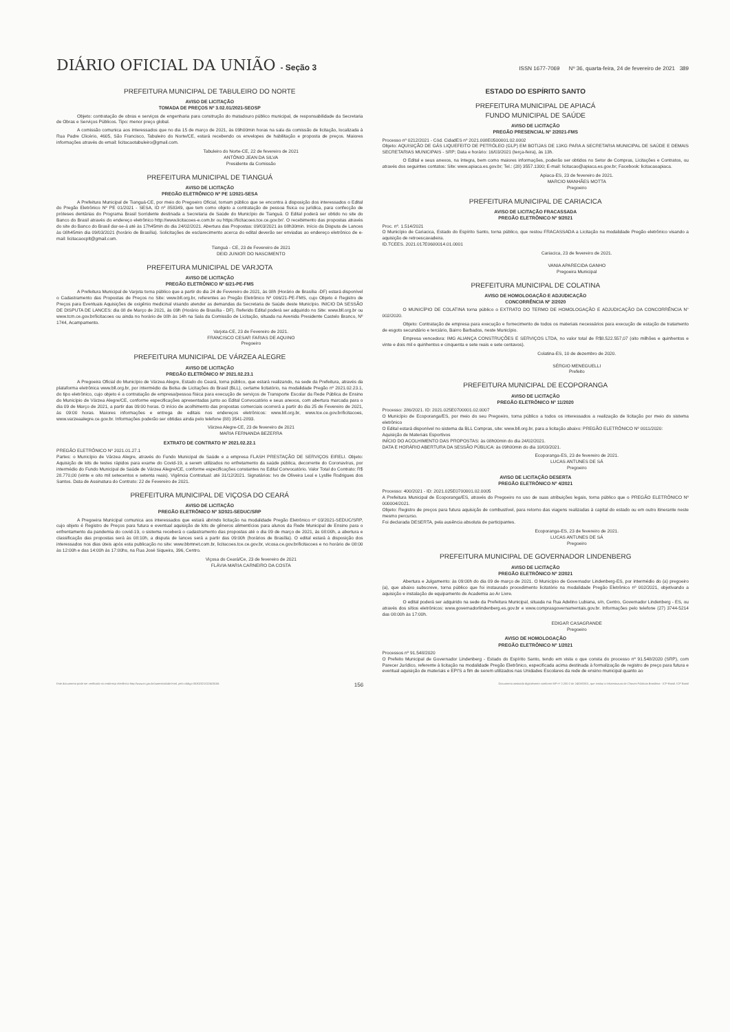DIÁRIO OFICIAL DA UNIÃO - Seção 3
ISSN 1677-7069 Nº 36, quarta-feira, 24 de fevereiro de 2021 389
PREFEITURA MUNICIPAL DE TABULEIRO DO NORTE
AVISO DE LICITAÇÃO
TOMADA DE PREÇOS Nº 3.02.01/2021-SEOSP
Objeto: contratação de obras e serviços de engenharia para construção do matadouro público municipal, de responsabilidade da Secretaria de Obras e Serviços Públicos. Tipo: menor preço global.
A comissão comunica aos interessados que no dia 15 de março de 2021, às 09h00min horas na sala da comissão de licitação, localizada à Rua Padre Clicério, 4605, São Francisco, Tabuleiro do Norte/CE, estará recebendo os envelopes de habilitação e proposta de preços. Maiores informações através do email: licitacaotabuleiro@gmail.com.
Tabuleiro do Norte-CE, 22 de fevereiro de 2021
ANTÔNIO JEAN DA SILVA
Presidente da Comissão
PREFEITURA MUNICIPAL DE TIANGUÁ
AVISO DE LICITAÇÃO
PREGÃO ELETRÔNICO Nº PE 1/2021-SESA
A Prefeitura Municipal de Tianguá-CE, por meio do Pregoeiro Oficial, tornam público que se encontra à disposição dos interessados o Edital do Pregão Eletrônico Nº PE 01/2021 - SESA, ID nº 858349, que tem como objeto a contratação de pessoa física ou jurídica, para confecção de próteses dentárias do Programa Brasil Sorridente destinada a Secretaria de Saúde do Município de Tianguá. O Edital poderá ser obtido no site do Banco do Brasil através do endereço eletrônico http://www.licitacoes-e.com.br ou https://licitacoes.tce.ce.gov.br/. O recebimento das propostas através do site do Banco do Brasil dar-se-á até às 17h45min do dia 24/02/2021. Abertura das Propostas: 09/03/2021 às 08h30min. Início da Disputa de Lances às 08h45min dia 09/03/2021 (horário de Brasília). Solicitações de esclarecimento acerca do edital deverão ser enviadas ao endereço eletrônico de e-mail: licitacaocplt@gmail.com.
Tianguá - CE, 23 de Fevereiro de 2021
DEID JUNIOR DO NASCIMENTO
PREFEITURA MUNICIPAL DE VARJOTA
AVISO DE LICITAÇÃO
PREGÃO ELETRÔNICO Nº 6/21-PE-FMS
A Prefeitura Municipal de Varjota torna público que a partir do dia 24 de Fevereiro de 2021, às 08h (Horário de Brasília -DF) estará disponível o Cadastramento das Propostas de Preços no Site: www.bll.org.br, referentes ao Pregão Eletrônico Nº 006/21-PE-FMS, cujo Objeto é Registro de Preços para Eventuais Aquisições de oxigênio medicinal visando atender as demandas da Secretaria de Saúde deste Município. INICIO DA SESSÃO DE DISPUTA DE LANCES: dia 08 de Março de 2021, às 09h (Horário de Brasília - DF). Referido Edital poderá ser adquirido no Site: www.bll.org.br ou www.tcm.ce.gov.br/licitacoes ou ainda no horário de 08h às 14h na Sala da Comissão de Licitação, situada na Avenida Presidente Castelo Branco, Nº 1744, Acampamento.
Varjota-CE, 23 de Fevereiro de 2021.
FRANCISCO CESAR FARIAS DE AQUINO
Pregoeiro
PREFEITURA MUNICIPAL DE VÁRZEA ALEGRE
AVISO DE LICITAÇÃO
PREGÃO ELETRÔNICO Nº 2021.02.23.1
A Pregoeira Oficial do Município de Várzea Alegre, Estado do Ceará, torna público, que estará realizando, na sede da Prefeitura, através da plataforma eletrônica www.bll.org.br, por intermédio da Bolsa de Licitações do Brasil (BLL), certame licitatório, na modalidade Pregão nº 2021.02.23.1, do tipo eletrônico, cujo objeto é a contratação de empresa/pessoa física para execução de serviços de Transporte Escolar da Rede Pública de Ensino do Município de Várzea Alegre/CE, conforme especificações apresentadas junto ao Edital Convocatório e seus anexos, com abertura marcada para o dia 09 de Março de 2021, a partir das 09:00 horas. O início de acolhimento das propostas comerciais ocorrerá a partir do dia 25 de Fevereiro de 2021, às 09:00 horas. Maiores informações e entrega de editais nos endereços eletrônicos: www.bll.org.br, www.tce.ce.gov.br/licitacoes, www.varzeaalegre.ce.gov.br. Informações poderão ser obtidas ainda pelo telefone (88) 3541-2893.
Várzea Alegre-CE, 23 de fevereiro de 2021
MARIA FERNANDA BEZERRA
EXTRATO DE CONTRATO Nº 2021.02.22.1
PREGÃO ELETRÔNICO Nº 2021.01.27.1
Partes: o Município de Várzea Alegre, através do Fundo Municipal de Saúde e a empresa FLASH PRESTAÇÃO DE SERVIÇOS EIRELI. Objeto: Aquisição de kits de testes rápidos para exame do Covid-19, a serem utilizados no enfretamento da saúde pública, decorrente do Coronavírus, por intermédio do Fundo Municipal de Saúde de Várzea Alegre/CE, conforme especificações constantes no Edital Convocatório. Valor Total do Contrato: R$ 28.770,00 (vinte e oito mil setecentos e setenta reais). Vigência Contratual: até 31/12/2021. Signatários: Ivo de Oliveira Leal e Lysllie Rodrigues dos Santos. Data de Assinatura do Contrato: 22 de Fevereiro de 2021.
PREFEITURA MUNICIPAL DE VIÇOSA DO CEARÁ
AVISO DE LICITAÇÃO
PREGÃO ELETRÔNICO Nº 3/2021-SEDUC/SRP
A Pregoeira Municipal comunica aos interessados que estará abrindo licitação na modalidade Pregão Eletrônico nº 03/2021-SEDUC/SRP, cujo objeto é Registro de Preços para futura e eventual aquisição de kits de gêneros alimentícios para alunos da Rede Municipal de Ensino para o enfrentamento da pandemia do covid-19, o sistema receberá o cadastramento das propostas até o dia 09 de março de 2021, às 08:00h, a abertura e classificação das propostas será às 08:10h, a disputa de lances será a partir das 09:00h (horários de Brasília). O edital estará à disposição dos interessados nos dias úteis após esta publicação no site: www.bbmnet.com.br, licitacoes.tce.ce.gov.br, vicosa.ce.gov.br/licitacoes e no horário de 08:00 às 12:00h e das 14:00h às 17:00hs, na Rua José Siqueira, 396, Centro.
Viçosa do Ceará/Ce, 23 de fevereiro de 2021
FLÁVIA MARIA CARNEIRO DA COSTA
ESTADO DO ESPÍRITO SANTO
PREFEITURA MUNICIPAL DE APIACÁ
FUNDO MUNICIPAL DE SAÚDE
AVISO DE LICITAÇÃO
PREGÃO PRESENCIAL Nº 2/2021-FMS
Processo nº 0212/2021 - Cód. CidadES nº 2021.008E0500001.02.0002
Objeto: AQUISIÇÃO DE GÁS LIQUEFEITO DE PETRÓLEO (GLP) EM BOTIJAS DE 13KG PARA A SECRETARIA MUNICIPAL DE SAÚDE E DEMAIS SECRETARIAS MUNICIPAIS - SRP; Data e horário: 16/03/2021 (terça-feira), às 13h.
O Edital e seus anexos, na íntegra, bem como maiores informações, poderão ser obtidos no Setor de Compras, Licitações e Contratos, ou através dos seguintes contatos: Site: www.apiaca.es.gov.br; Tel.: (28) 3557.1300; E-mail: licitacao@apiaca.es.gov.br; Facebook: licitacaoapiaca.
Apiaca-ES, 23 de fevereiro de 2021.
MARCIO MANHÃES MOTTA
Pregoeiro
PREFEITURA MUNICIPAL DE CARIACICA
AVISO DE LICITAÇÃO FRACASSADA
PREGÃO ELETRÔNICO Nº 9/2021
Proc. nº. 1.514/2021
O Município de Cariacica, Estado do Espírito Santo, torna público, que restou FRACASSADA a Licitação na modalidade Pregão eletrônico visando a aquisição de retroescavadeira.
ID.TCEES. 2021.017E0600014.01.0001
Cariacica, 23 de fevereiro de 2021.
VANIA APARECIDA GANHO
Pregoeira Municipal
PREFEITURA MUNICIPAL DE COLATINA
AVISO DE HOMOLOGAÇÃO E ADJUDICAÇÃO
CONCORRÊNCIA Nº 2/2020
O MUNICÍPIO DE COLATINA torna público o EXTRATO DO TERMO DE HOMOLOGAÇÃO E ADJUDICAÇÃO DA CONCORRÊNCIA N° 002/2020.
Objeto: Contratação de empresa para execução e fornecimento de todos os materiais necessários para execução de estação de tratamento de esgoto secundário e terciário, Bairro Barbados, neste Município.
Empresa vencedora: IMG ALIANÇA CONSTRUÇÕES E SERVIÇOS LTDA, no valor total de R$8.522.557,07 (oito milhões e quinhentos e vinte e dois mil e quinhentos e cinquenta e sete reais e sete centavos).
Colatina-ES, 10 de dezembro de 2020.
SÉRGIO MENEGUELLI
Prefeito
PREFEITURA MUNICIPAL DE ECOPORANGA
AVISO DE LICITAÇÃO
PREGÃO ELETRÔNICO Nº 11/2020
Processo: 286/2021. ID: 2021.025E0700001.02.0007
O Município de Ecoporanga/ES, por meio do seu Pregoeiro, torna público a todos os interessados a realização de licitação por meio do sistema eletrônico
O Edital estará disponível no sistema da BLL Compras, site: www.bll.org.br, para a licitação abaixo: PREGÃO ELETRÔNICO Nº 0011/2020:
Aquisição de Materiais Esportivos
INÍCIO DO ACOLHIMENTO DAS PROPOSTAS: às 08h00min do dia 24/02/2021.
DATA E HORÁRIO ABERTURA DA SESSÃO PÚBLICA: às 09h00min do dia 10/03/2021.
Ecoporanga-ES, 23 de fevereiro de 2021.
LUCAS ANTUNES DE SÁ
Pregoeiro
AVISO DE LICITAÇÃO DESERTA
PREGÃO ELETRÔNICO Nº 4/2021
Processo: 400/2021 - ID: 2021.025E0700001.02.0005
A Prefeitura Municipal de Ecoporanga/ES, através do Pregoeiro no uso de suas atribuições legais, torna público que o PREGÃO ELETRÔNICO Nº 000004/2021.
Objeto: Registro de preços para futura aquisição de combustível, para retorno das viagens realizadas à capital do estado ou em outro itinerante neste mesmo percurso.
Foi declarada DESERTA, pela ausência absoluta de participantes.
Ecoporanga-ES, 23 de fevereiro de 2021.
LUCAS ANTUNES DE SÁ
Pregoeiro
PREFEITURA MUNICIPAL DE GOVERNADOR LINDENBERG
AVISO DE LICITAÇÃO
PREGÃO ELETRÔNICO Nº 2/2021
Abertura e Julgamento: às 09:00h do dia 09 de março de 2021. O Município de Governador Lindenberg-ES, por intermédio do (a) pregoeiro (a), que abaixo subscreve, torna público que foi instaurado procedimento licitatório na modalidade Pregão Eletrônico nº 002/2021, objetivando a aquisição e instalação de equipamento de Academia ao Ar Livre.
O edital poderá ser adquirido na sede da Prefeitura Municipal, situada na Rua Adelino Lubiana, s/n, Centro, Governador Lindenberg - ES, ou através dos sítios eletrônicos: www.governadorlindenberg.es.gov.br e www.comprasgovernamentais.gov.br. Informações pelo telefone (27) 3744-5214 das 08:00h às 17:00h.
EDIGAR CASAGRANDE
Pregoeiro
AVISO DE HOMOLOGAÇÃO
PREGÃO ELETRÔNICO Nº 1/2021
Processos nº 91.548/2020
O Prefeito Municipal de Governador Lindenberg - Estado do Espírito Santo, tendo em vista o que consta do processo nº 91.548/2020 (SRP), com Parecer Jurídico, referente à licitação na modalidade Pregão Eletrônico, especificada acima destinada à formalização de registro de preço para futura e eventual aquisição de materiais e EPI'S a fim de serem utilizados nas Unidades Escolares da rede de ensino municipal quanto ao
Este documento pode ser verificado no endereço eletrônico http://www.in.gov.br/autenticidade.html, pelo código 05302021022400156 156 Documento assinado digitalmente conforme MP nº 2.200-2 de 24/08/2001, que institui a Infraestrutura de Chaves Públicas Brasileira - ICP-Brasil. ICP Brasil